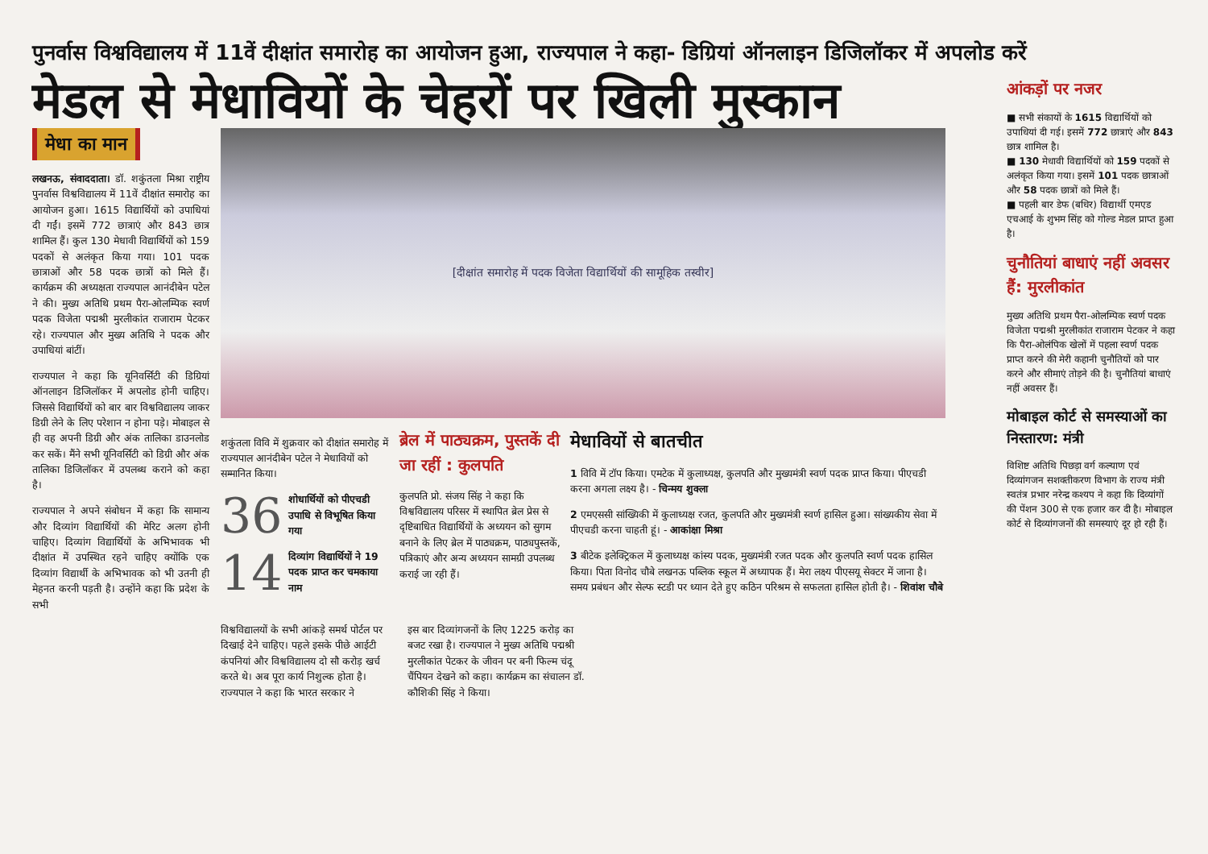पुनर्वास विश्वविद्यालय में 11वें दीक्षांत समारोह का आयोजन हुआ, राज्यपाल ने कहा- डिग्रियां ऑनलाइन डिजिलॉकर में अपलोड करें
मेडल से मेधावियों के चेहरों पर खिली मुस्कान
मेधा का मान
लखनऊ, संवाददाता। डॉ. शकुंतला मिश्रा राष्ट्रीय पुनर्वास विश्वविद्यालय में 11वें दीक्षांत समारोह का आयोजन हुआ। 1615 विद्यार्थियों को उपाधियां दी गईं। इसमें 772 छात्राएं और 843 छात्र शामिल हैं। कुल 130 मेधावी विद्यार्थियों को 159 पदकों से अलंकृत किया गया। 101 पदक छात्राओं और 58 पदक छात्रों को मिले हैं। कार्यक्रम की अध्यक्षता राज्यपाल आनंदीबेन पटेल ने की। मुख्य अतिथि प्रथम पैरा-ओलम्पिक स्वर्ण पदक विजेता पद्मश्री मुरलीकांत राजाराम पेटकर रहे। राज्यपाल और मुख्य अतिथि ने पदक और उपाधियां बांटीं।
राज्यपाल ने कहा कि यूनिवर्सिटी की डिग्रियां ऑनलाइन डिजिलॉकर में अपलोड होनी चाहिए। जिससे विद्यार्थियों को बार बार विश्वविद्यालय जाकर डिग्री लेने के लिए परेशान न होना पड़े। मोबाइल से ही वह अपनी डिग्री और अंक तालिका डाउनलोड कर सकें। मैंने सभी यूनिवर्सिटी को डिग्री और अंक तालिका डिजिलॉकर में उपलब्ध कराने को कहा है।
राज्यपाल ने अपने संबोधन में कहा कि सामान्य और दिव्यांग विद्यार्थियों की मेरिट अलग होनी चाहिए। दिव्यांग विद्यार्थियों के अभिभावक भी दीक्षांत में उपस्थित रहने चाहिए क्योंकि एक दिव्यांग विद्यार्थी के अभिभावक को भी उतनी ही मेहनत करनी पड़ती है। उन्होंने कहा कि प्रदेश के सभी
[दीक्षांत समारोह में पदक विजेता विद्यार्थियों की सामूहिक तस्वीर]
शकुंतला विवि में शुक्रवार को दीक्षांत समारोह में राज्यपाल आनंदीबेन पटेल ने मेधावियों को सम्मानित किया।
36 शोधार्थियों को पीएचडी उपाधि से विभूषित किया गया
14 दिव्यांग विद्यार्थियों ने 19 पदक प्राप्त कर चमकाया नाम
ब्रेल में पाठ्यक्रम, पुस्तकें दी जा रहीं : कुलपति
कुलपति प्रो. संजय सिंह ने कहा कि विश्वविद्यालय परिसर में स्थापित ब्रेल प्रेस से दृष्टिबाधित विद्यार्थियों के अध्ययन को सुगम बनाने के लिए ब्रेल में पाठ्यक्रम, पाठ्यपुस्तकें, पत्रिकाएं और अन्य अध्ययन सामग्री उपलब्ध कराई जा रही हैं।
मेधावियों से बातचीत
1 विवि में टॉप किया। एमटेक में कुलाध्यक्ष, कुलपति और मुख्यमंत्री स्वर्ण पदक प्राप्त किया। पीएचडी करना अगला लक्ष्य है। - चिन्मय शुक्ला
2 एमएससी सांख्यिकी में कुलाध्यक्ष रजत, कुलपति और मुख्यमंत्री स्वर्ण हासिल हुआ। सांख्यकीय सेवा में पीएचडी करना चाहती हूं। - आकांक्षा मिश्रा
3 बीटेक इलेक्ट्रिकल में कुलाध्यक्ष कांस्य पदक, मुख्यमंत्री रजत पदक और कुलपति स्वर्ण पदक हासिल किया। पिता विनोद चौबे लखनऊ पब्लिक स्कूल में अध्यापक हैं। मेरा लक्ष्य पीएसयू सेक्टर में जाना है। समय प्रबंधन और सेल्फ स्टडी पर ध्यान देते हुए कठिन परिश्रम से सफलता हासिल होती है। - शिवांश चौबे
विश्वविद्यालयों के सभी आंकड़े समर्थ पोर्टल पर दिखाई देने चाहिए। पहले इसके पीछे आईटी कंपनियां और विश्वविद्यालय दो सौ करोड़ खर्च करते थे। अब पूरा कार्य निशुल्क होता है। राज्यपाल ने कहा कि भारत सरकार ने
इस बार दिव्यांगजनों के लिए 1225 करोड़ का बजट रखा है। राज्यपाल ने मुख्य अतिथि पद्मश्री मुरलीकांत पेटकर के जीवन पर बनी फिल्म चंदू चैंपियन देखने को कहा। कार्यक्रम का संचालन डॉ. कौशिकी सिंह ने किया।
आंकड़ों पर नजर
■ सभी संकायों के 1615 विद्यार्थियों को उपाधियां दी गई। इसमें 772 छात्राएं और 843 छात्र शामिल है।
■ 130 मेधावी विद्यार्थियों को 159 पदकों से अलंकृत किया गया। इसमें 101 पदक छात्राओं और 58 पदक छात्रों को मिले हैं।
■ पहली बार डेफ (बधिर) विद्यार्थी एमएड एचआई के शुभम सिंह को गोल्ड मेडल प्राप्त हुआ है।
चुनौतियां बाधाएं नहीं अवसर हैं: मुरलीकांत
मुख्य अतिथि प्रथम पैरा-ओलम्पिक स्वर्ण पदक विजेता पद्मश्री मुरलीकांत राजाराम पेटकर ने कहा कि पैरा-ओलंपिक खेलों में पहला स्वर्ण पदक प्राप्त करने की मेरी कहानी चुनौतियों को पार करने और सीमाएं तोड़ने की है। चुनौतियां बाधाएं नहीं अवसर हैं।
मोबाइल कोर्ट से समस्याओं का निस्तारण: मंत्री
विशिष्ट अतिथि पिछड़ा वर्ग कल्याण एवं दिव्यांगजन सशक्तीकरण विभाग के राज्य मंत्री स्वतंत्र प्रभार नरेन्द्र कश्यप ने कहा कि दिव्यांगों की पेंशन 300 से एक हजार कर दी है। मोबाइल कोर्ट से दिव्यांगजनों की समस्याएं दूर हो रही हैं।